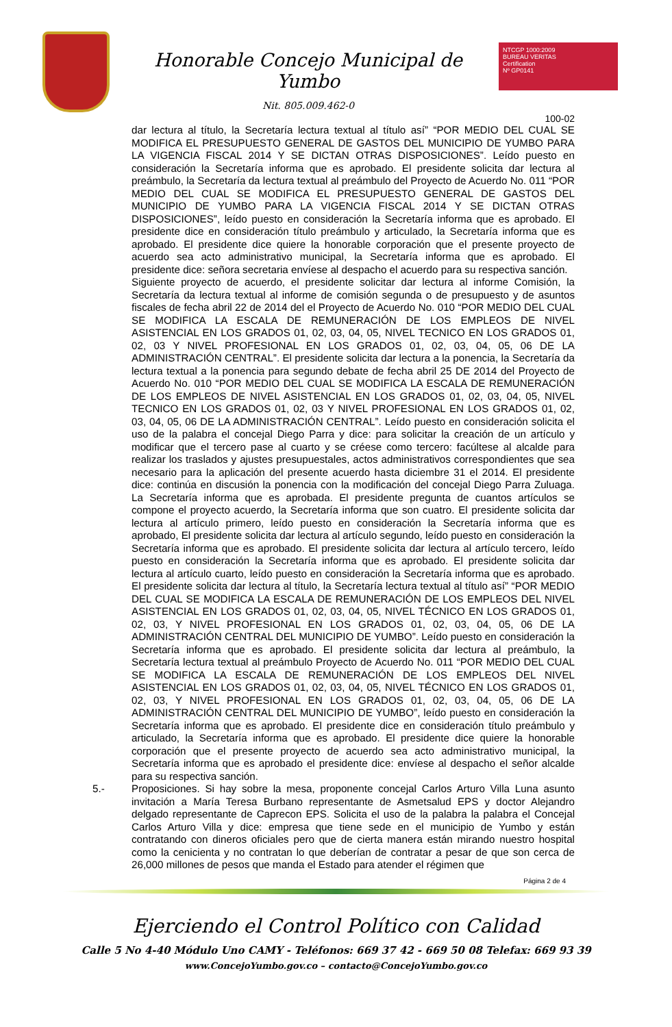Honorable Concejo Municipal de Yumbo
Nit. 805.009.462-0
NTCGP 1000:2009
BUREAU VERITAS
Certification
Nº GP0141
100-02
dar lectura al título, la Secretaría lectura textual al título así” “POR MEDIO DEL CUAL SE MODIFICA EL PRESUPUESTO GENERAL DE GASTOS DEL MUNICIPIO DE YUMBO PARA LA VIGENCIA FISCAL 2014 Y SE DICTAN OTRAS DISPOSICIONES”. Leído puesto en consideración la Secretaría informa que es aprobado. El presidente solicita dar lectura al preámbulo, la Secretaría da lectura textual al preámbulo del Proyecto de Acuerdo No. 011 “POR MEDIO DEL CUAL SE MODIFICA EL PRESUPUESTO GENERAL DE GASTOS DEL MUNICIPIO DE YUMBO PARA LA VIGENCIA FISCAL 2014 Y SE DICTAN OTRAS DISPOSICIONES”, leído puesto en consideración la Secretaría informa que es aprobado. El presidente dice en consideración título preámbulo y articulado, la Secretaría informa que es aprobado. El presidente dice quiere la honorable corporación que el presente proyecto de acuerdo sea acto administrativo municipal, la Secretaría informa que es aprobado. El presidente dice: señora secretaria envíese al despacho el acuerdo para su respectiva sanción.
Siguiente proyecto de acuerdo, el presidente solicitar dar lectura al informe Comisión, la Secretaría da lectura textual al informe de comisión segunda o de presupuesto y de asuntos fiscales de fecha abril 22 de 2014 del el Proyecto de Acuerdo No. 010 “POR MEDIO DEL CUAL SE MODIFICA LA ESCALA DE REMUNERACIÓN DE LOS EMPLEOS DE NIVEL ASISTENCIAL EN LOS GRADOS 01, 02, 03, 04, 05, NIVEL TECNICO EN LOS GRADOS 01, 02, 03 Y NIVEL PROFESIONAL EN LOS GRADOS 01, 02, 03, 04, 05, 06 DE LA ADMINISTRACIÓN CENTRAL”. El presidente solicita dar lectura a la ponencia, la Secretaría da lectura textual a la ponencia para segundo debate de fecha abril 25 DE 2014 del Proyecto de Acuerdo No. 010 “POR MEDIO DEL CUAL SE MODIFICA LA ESCALA DE REMUNERACIÓN DE LOS EMPLEOS DE NIVEL ASISTENCIAL EN LOS GRADOS 01, 02, 03, 04, 05, NIVEL TECNICO EN LOS GRADOS 01, 02, 03 Y NIVEL PROFESIONAL EN LOS GRADOS 01, 02, 03, 04, 05, 06 DE LA ADMINISTRACIÓN CENTRAL”. Leído puesto en consideración solicita el uso de la palabra el concejal Diego Parra y dice: para solicitar la creación de un artículo y modificar que el tercero pase al cuarto y se créese como tercero: facúltese al alcalde para realizar los traslados y ajustes presupuestales, actos administrativos correspondientes que sea necesario para la aplicación del presente acuerdo hasta diciembre 31 el 2014. El presidente dice: continúa en discusión la ponencia con la modificación del concejal Diego Parra Zuluaga. La Secretaría informa que es aprobada. El presidente pregunta de cuantos artículos se compone el proyecto acuerdo, la Secretaría informa que son cuatro. El presidente solicita dar lectura al artículo primero, leído puesto en consideración la Secretaría informa que es aprobado, El presidente solicita dar lectura al artículo segundo, leído puesto en consideración la Secretaría informa que es aprobado. El presidente solicita dar lectura al artículo tercero, leído puesto en consideración la Secretaría informa que es aprobado. El presidente solicita dar lectura al artículo cuarto, leído puesto en consideración la Secretaría informa que es aprobado. El presidente solicita dar lectura al título, la Secretaría lectura textual al título así” “POR MEDIO DEL CUAL SE MODIFICA LA ESCALA DE REMUNERACIÓN DE LOS EMPLEOS DEL NIVEL ASISTENCIAL EN LOS GRADOS 01, 02, 03, 04, 05, NIVEL TÉCNICO EN LOS GRADOS 01, 02, 03, Y NIVEL PROFESIONAL EN LOS GRADOS 01, 02, 03, 04, 05, 06 DE LA ADMINISTRACIÓN CENTRAL DEL MUNICIPIO DE YUMBO”. Leído puesto en consideración la Secretaría informa que es aprobado. El presidente solicita dar lectura al preámbulo, la Secretaría lectura textual al preámbulo Proyecto de Acuerdo No. 011 “POR MEDIO DEL CUAL SE MODIFICA LA ESCALA DE REMUNERACIÓN DE LOS EMPLEOS DEL NIVEL ASISTENCIAL EN LOS GRADOS 01, 02, 03, 04, 05, NIVEL TÉCNICO EN LOS GRADOS 01, 02, 03, Y NIVEL PROFESIONAL EN LOS GRADOS 01, 02, 03, 04, 05, 06 DE LA ADMINISTRACIÓN CENTRAL DEL MUNICIPIO DE YUMBO”, leído puesto en consideración la Secretaría informa que es aprobado. El presidente dice en consideración título preámbulo y articulado, la Secretaría informa que es aprobado. El presidente dice quiere la honorable corporación que el presente proyecto de acuerdo sea acto administrativo municipal, la Secretaría informa que es aprobado el presidente dice: envíese al despacho el señor alcalde para su respectiva sanción.
5.- Proposiciones. Si hay sobre la mesa, proponente concejal Carlos Arturo Villa Luna asunto invitación a María Teresa Burbano representante de Asmetsalud EPS y doctor Alejandro delgado representante de Caprecon EPS. Solicita el uso de la palabra la palabra el Concejal Carlos Arturo Villa y dice: empresa que tiene sede en el municipio de Yumbo y están contratando con dineros oficiales pero que de cierta manera están mirando nuestro hospital como la cenicienta y no contratan lo que deberían de contratar a pesar de que son cerca de 26,000 millones de pesos que manda el Estado para atender el régimen que
Página 2 de 4
Ejerciendo el Control Político con Calidad
Calle 5 No 4-40 Módulo Uno CAMY - Teléfonos: 669 37 42 - 669 50 08 Telefax: 669 93 39
www.ConcejoYumbo.gov.co – contacto@ConcejoYumbo.gov.co